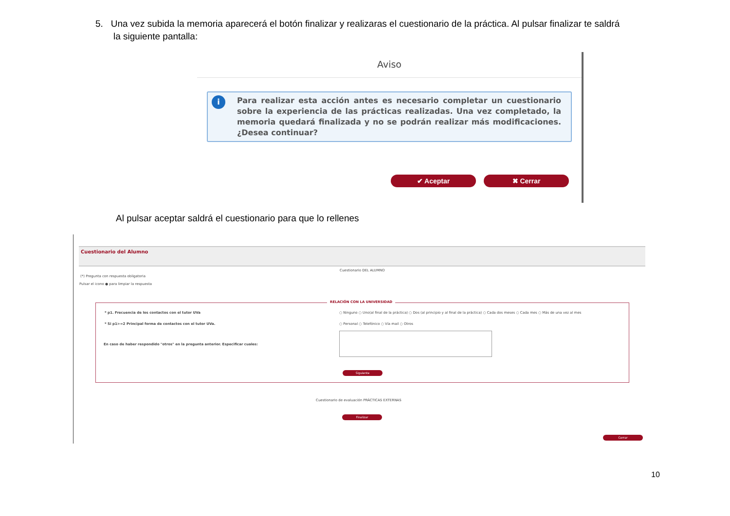5. Una vez subida la memoria aparecerá el botón finalizar y realizaras el cuestionario de la práctica. Al pulsar finalizar te saldrá
la siguiente pantalla:
Aviso
i Para realizar esta acción antes es necesario completar un cuestionario sobre la experiencia de las prácticas realizadas. Una vez completado, la memoria quedará finalizada y no se podrán realizar más modificaciones. ¿Desea continuar?
✔ Aceptar ✖ Cerrar
Al pulsar aceptar saldrá el cuestionario para que lo rellenes
Cuestionario del Alumno
Cuestionario DEL ALUMNO
(*) Pregunta con respuesta obligatoria
Pulsar el icono ● para limpiar la respuesta
RELACIÓN CON LA UNIVERSIDAD
* p1. Frecuencia de los contactos con el tutor UVa
○ Ninguno ○ Uno(al final de la práctica) ○ Dos (al principio y al final de la práctica) ○ Cada dos meses ○ Cada mes ○ Más de una vez al mes
* Si p1>=2 Principal forma de contactos con el tutor UVa.
○ Personal ○ Telefónico ○ Vía mail ○ Otros
En caso de haber respondido "otros" en la pregunta anterior. Especificar cuales:
Siguiente
Cuestionario de evaluación PRÁCTICAS EXTERNAS
Finalizar
Cerrar
10